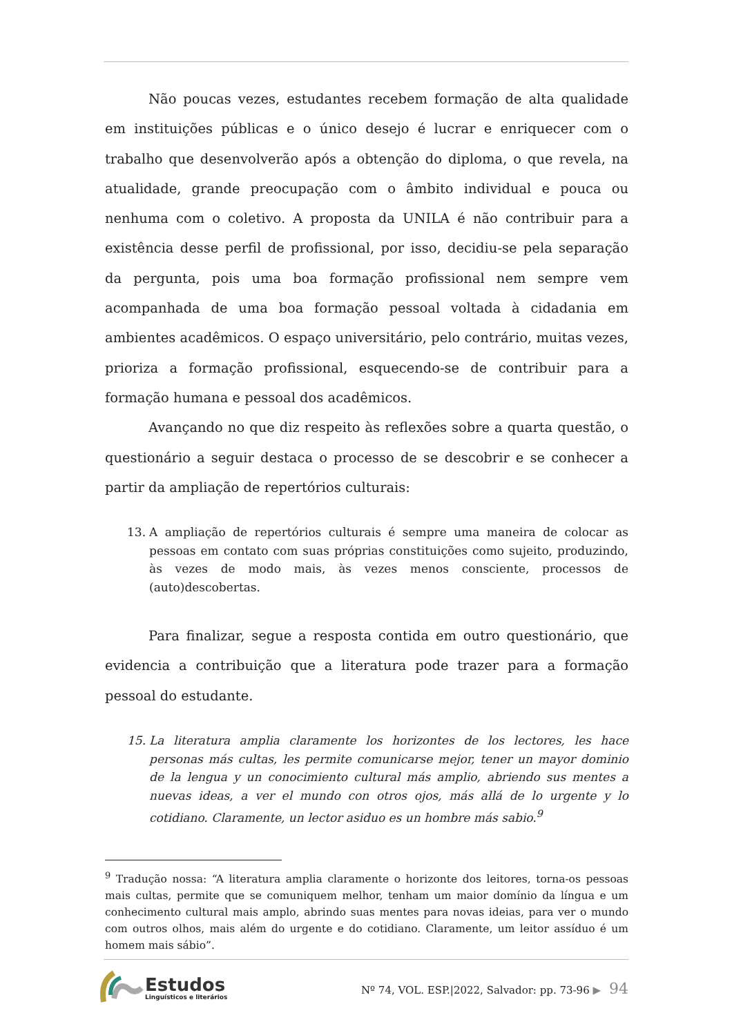Não poucas vezes, estudantes recebem formação de alta qualidade em instituições públicas e o único desejo é lucrar e enriquecer com o trabalho que desenvolverão após a obtenção do diploma, o que revela, na atualidade, grande preocupação com o âmbito individual e pouca ou nenhuma com o coletivo. A proposta da UNILA é não contribuir para a existência desse perfil de profissional, por isso, decidiu-se pela separação da pergunta, pois uma boa formação profissional nem sempre vem acompanhada de uma boa formação pessoal voltada à cidadania em ambientes acadêmicos. O espaço universitário, pelo contrário, muitas vezes, prioriza a formação profissional, esquecendo-se de contribuir para a formação humana e pessoal dos acadêmicos.
Avançando no que diz respeito às reflexões sobre a quarta questão, o questionário a seguir destaca o processo de se descobrir e se conhecer a partir da ampliação de repertórios culturais:
13. A ampliação de repertórios culturais é sempre uma maneira de colocar as pessoas em contato com suas próprias constituições como sujeito, produzindo, às vezes de modo mais, às vezes menos consciente, processos de (auto)descobertas.
Para finalizar, segue a resposta contida em outro questionário, que evidencia a contribuição que a literatura pode trazer para a formação pessoal do estudante.
15. La literatura amplia claramente los horizontes de los lectores, les hace personas más cultas, les permite comunicarse mejor, tener un mayor dominio de la lengua y un conocimiento cultural más amplio, abriendo sus mentes a nuevas ideas, a ver el mundo con otros ojos, más allá de lo urgente y lo cotidiano. Claramente, un lector asiduo es un hombre más sabio.<sup>9</sup>
<sup>9</sup> Tradução nossa: “A literatura amplia claramente o horizonte dos leitores, torna-os pessoas mais cultas, permite que se comuniquem melhor, tenham um maior domínio da língua e um conhecimento cultural mais amplo, abrindo suas mentes para novas ideias, para ver o mundo com outros olhos, mais além do urgente e do cotidiano. Claramente, um leitor assíduo é um homem mais sábio”.
Estudos
Linguísticos e literários
Nº 74, VOL. ESP.|2022, Salvador: pp. 73-96 ▶ 94